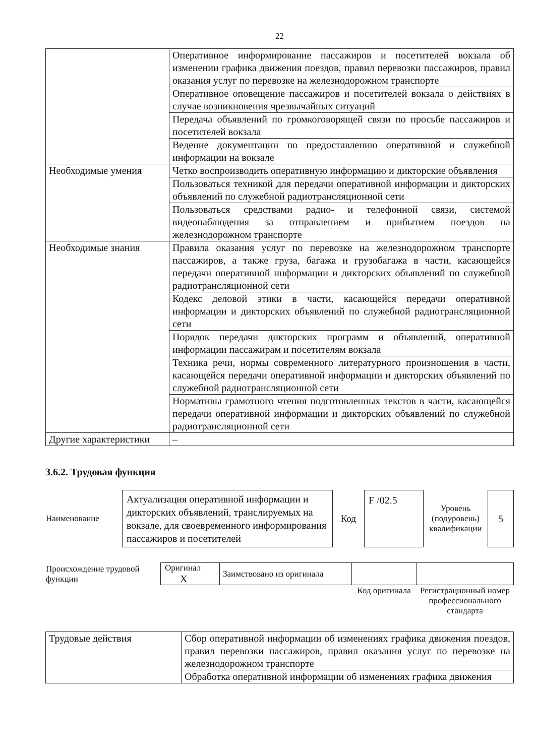22
| | Оперативное информирование пассажиров и посетителей вокзала об изменении графика движения поездов, правил перевозки пассажиров, правил оказания услуг по перевозке на железнодорожном транспорте |
| | Оперативное оповещение пассажиров и посетителей вокзала о действиях в случае возникновения чрезвычайных ситуаций |
| | Передача объявлений по громкоговорящей связи по просьбе пассажиров и посетителей вокзала |
| | Ведение документации по предоставлению оперативной и служебной информации на вокзале |
| Необходимые умения | Четко воспроизводить оперативную информацию и дикторские объявления |
| | Пользоваться техникой для передачи оперативной информации и дикторских объявлений по служебной радиотрансляционной сети |
| | Пользоваться средствами радио- и телефонной связи, системой видеонаблюдения за отправлением и прибытием поездов на железнодорожном транспорте |
| Необходимые знания | Правила оказания услуг по перевозке на железнодорожном транспорте пассажиров, а также груза, багажа и грузобагажа в части, касающейся передачи оперативной информации и дикторских объявлений по служебной радиотрансляционной сети |
| | Кодекс деловой этики в части, касающейся передачи оперативной информации и дикторских объявлений по служебной радиотрансляционной сети |
| | Порядок передачи дикторских программ и объявлений, оперативной информации пассажирам и посетителям вокзала |
| | Техника речи, нормы современного литературного произношения в части, касающейся передачи оперативной информации и дикторских объявлений по служебной радиотрансляционной сети |
| | Нормативы грамотного чтения подготовленных текстов в части, касающейся передачи оперативной информации и дикторских объявлений по служебной радиотрансляционной сети |
| Другие характеристики | – |
3.6.2. Трудовая функция
| Наименование | Актуализация оперативной информации и дикторских объявлений, транслируемых на вокзале, для своевременного информирования пассажиров и посетителей | Код | F /02.5 | Уровень (подуровень) квалификации | 5 |
| Происхождение трудовой функции | Оригинал X | Заимствовано из оригинала | | |
| | | | Код оригинала | Регистрационный номер профессионального стандарта |
| Трудовые действия | Сбор оперативной информации об изменениях графика движения поездов, правил перевозки пассажиров, правил оказания услуг по перевозке на железнодорожном транспорте |
| | Обработка оперативной информации об изменениях графика движения |